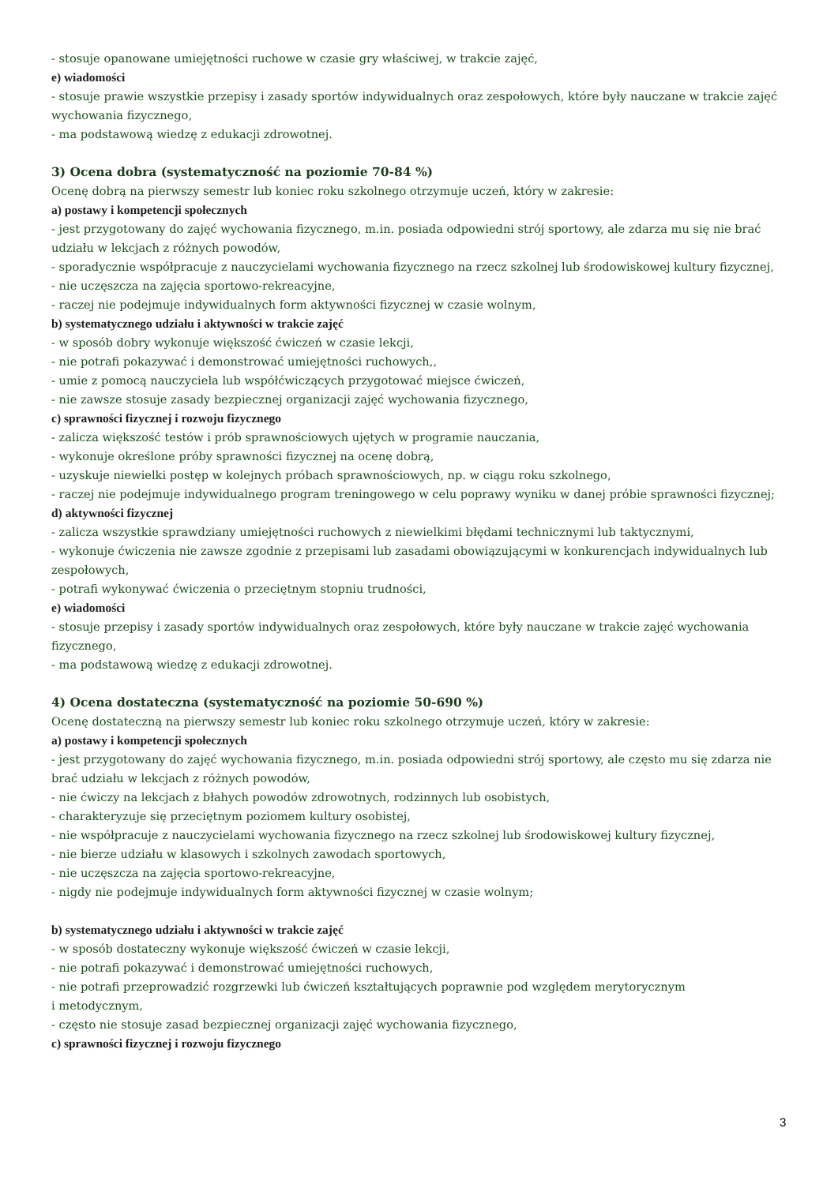- stosuje opanowane umiejętności ruchowe w czasie gry właściwej, w trakcie zajęć,
e) wiadomości
- stosuje prawie wszystkie przepisy i zasady sportów indywidualnych oraz zespołowych, które były nauczane w trakcie zajęć wychowania fizycznego,
- ma podstawową wiedzę z edukacji zdrowotnej.
3) Ocena dobra (systematyczność na poziomie 70-84 %)
Ocenę dobrą na pierwszy semestr lub koniec roku szkolnego otrzymuje uczeń, który w zakresie:
a) postawy i kompetencji społecznych
- jest przygotowany do zajęć wychowania fizycznego, m.in. posiada odpowiedni strój sportowy, ale zdarza mu się nie brać udziału w lekcjach z różnych powodów,
- sporadycznie współpracuje z nauczycielami wychowania fizycznego na rzecz szkolnej lub środowiskowej kultury fizycznej,
- nie uczęszcza na zajęcia sportowo-rekreacyjne,
- raczej nie podejmuje indywidualnych form aktywności fizycznej w czasie wolnym,
b) systematycznego udziału i aktywności w trakcie zajęć
- w sposób dobry wykonuje większość ćwiczeń w czasie lekcji,
- nie potrafi pokazywać i demonstrować umiejętności ruchowych,,
- umie z pomocą nauczyciela lub współćwiczących przygotować miejsce ćwiczeń,
- nie zawsze stosuje zasady bezpiecznej organizacji zajęć wychowania fizycznego,
c) sprawności fizycznej i rozwoju fizycznego
- zalicza większość testów i prób sprawnościowych ujętych w programie nauczania,
- wykonuje określone próby sprawności fizycznej na ocenę dobrą,
- uzyskuje niewielki postęp w kolejnych próbach sprawnościowych, np. w ciągu roku szkolnego,
- raczej nie podejmuje indywidualnego program treningowego w celu poprawy wyniku w danej próbie sprawności fizycznej;
d) aktywności fizycznej
- zalicza wszystkie sprawdziany umiejętności ruchowych z niewielkimi błędami technicznymi lub taktycznymi,
- wykonuje ćwiczenia nie zawsze zgodnie z przepisami lub zasadami obowiązującymi w konkurencjach indywidualnych lub zespołowych,
- potrafi wykonywać ćwiczenia o przeciętnym stopniu trudności,
e) wiadomości
- stosuje przepisy i zasady sportów indywidualnych oraz zespołowych, które były nauczane w trakcie zajęć wychowania fizycznego,
- ma podstawową wiedzę z edukacji zdrowotnej.
4) Ocena dostateczna (systematyczność na poziomie 50-690 %)
Ocenę dostateczną na pierwszy semestr lub koniec roku szkolnego otrzymuje uczeń, który w zakresie:
a) postawy i kompetencji społecznych
- jest przygotowany do zajęć wychowania fizycznego, m.in. posiada odpowiedni strój sportowy, ale często mu się zdarza nie brać udziału w lekcjach z różnych powodów,
- nie ćwiczy na lekcjach z błahych powodów zdrowotnych, rodzinnych lub osobistych,
- charakteryzuje się przeciętnym poziomem kultury osobistej,
- nie współpracuje z nauczycielami wychowania fizycznego na rzecz szkolnej lub środowiskowej kultury fizycznej,
- nie bierze udziału w klasowych i szkolnych zawodach sportowych,
- nie uczęszcza na zajęcia sportowo-rekreacyjne,
- nigdy nie podejmuje indywidualnych form aktywności fizycznej w czasie wolnym;
b) systematycznego udziału i aktywności w trakcie zajęć
- w sposób dostateczny wykonuje większość ćwiczeń w czasie lekcji,
- nie potrafi pokazywać i demonstrować umiejętności ruchowych,
- nie potrafi przeprowadzić rozgrzewki lub ćwiczeń kształtujących poprawnie pod względem merytorycznym
i metodycznym,
- często nie stosuje zasad bezpiecznej organizacji zajęć wychowania fizycznego,
c) sprawności fizycznej i rozwoju fizycznego
3